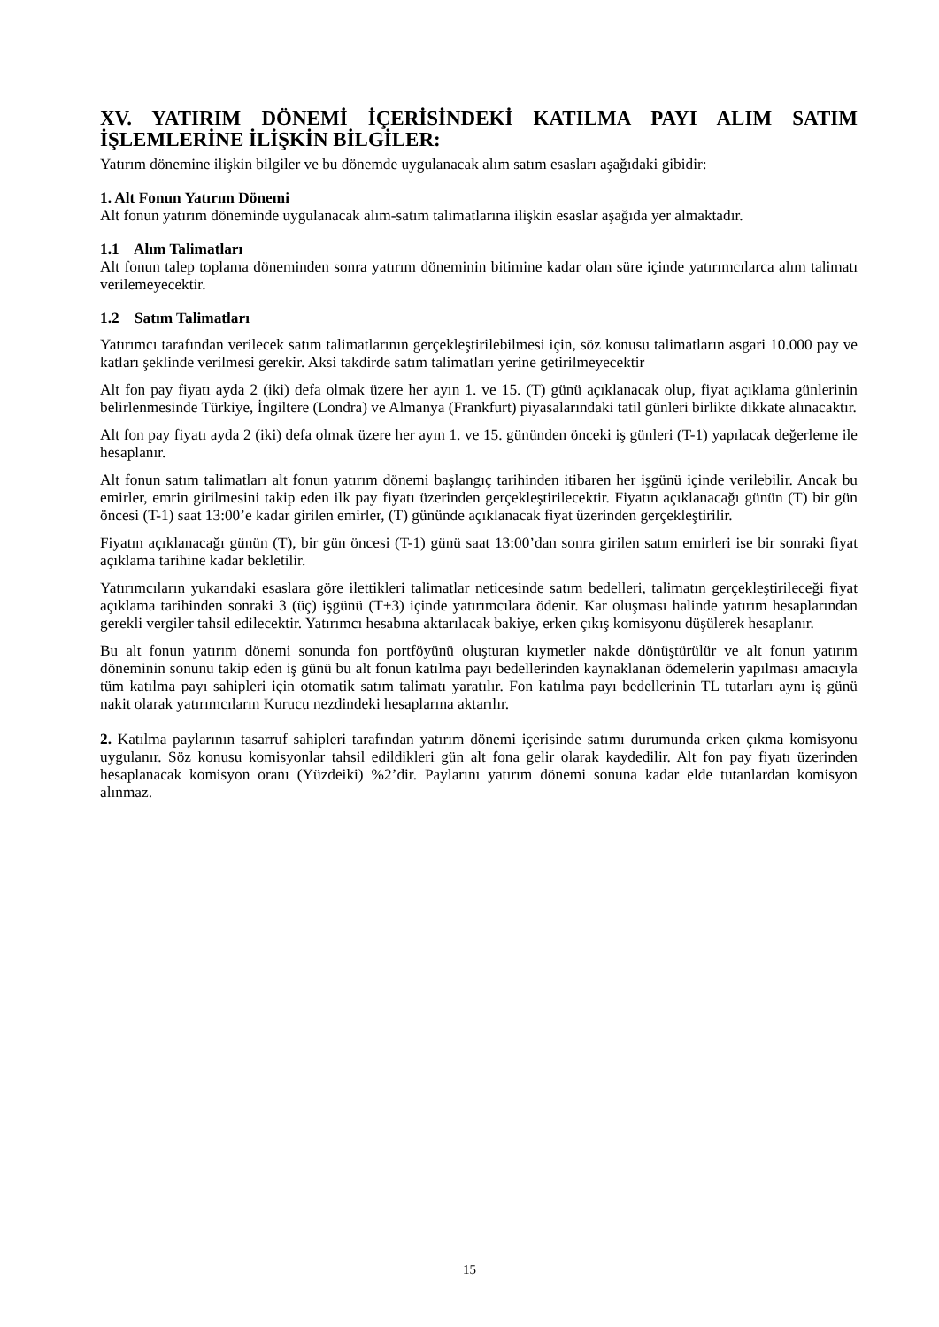XV. YATIRIM DÖNEMİ İÇERİSİNDEKİ KATILMA PAYI ALIM SATIM İŞLEMLERİNE İLİŞKİN BİLGİLER:
Yatırım dönemine ilişkin bilgiler ve bu dönemde uygulanacak alım satım esasları aşağıdaki gibidir:
1. Alt Fonun Yatırım Dönemi
Alt fonun yatırım döneminde uygulanacak alım-satım talimatlarına ilişkin esaslar aşağıda yer almaktadır.
1.1 Alım Talimatları
Alt fonun talep toplama döneminden sonra yatırım döneminin bitimine kadar olan süre içinde yatırımcılarca alım talimatı verilemeyecektir.
1.2 Satım Talimatları
Yatırımcı tarafından verilecek satım talimatlarının gerçekleştirilebilmesi için, söz konusu talimatların asgari 10.000 pay ve katları şeklinde verilmesi gerekir. Aksi takdirde satım talimatları yerine getirilmeyecektir
Alt fon pay fiyatı ayda 2 (iki) defa olmak üzere her ayın 1. ve 15. (T) günü açıklanacak olup, fiyat açıklama günlerinin belirlenmesinde Türkiye, İngiltere (Londra) ve Almanya (Frankfurt) piyasalarındaki tatil günleri birlikte dikkate alınacaktır.
Alt fon pay fiyatı ayda 2 (iki) defa olmak üzere her ayın 1. ve 15. gününden önceki iş günleri (T-1) yapılacak değerleme ile hesaplanır.
Alt fonun satım talimatları alt fonun yatırım dönemi başlangıç tarihinden itibaren her işgünü içinde verilebilir. Ancak bu emirler, emrin girilmesini takip eden ilk pay fiyatı üzerinden gerçekleştirilecektir. Fiyatın açıklanacağı günün (T) bir gün öncesi (T-1) saat 13:00’e kadar girilen emirler, (T) gününde açıklanacak fiyat üzerinden gerçekleştirilir.
Fiyatın açıklanacağı günün (T), bir gün öncesi (T-1) günü saat 13:00’dan sonra girilen satım emirleri ise bir sonraki fiyat açıklama tarihine kadar bekletilir.
Yatırımcıların yukarıdaki esaslara göre ilettikleri talimatlar neticesinde satım bedelleri, talimatın gerçekleştirileceği fiyat açıklama tarihinden sonraki 3 (üç) işgünü (T+3) içinde yatırımcılara ödenir. Kar oluşması halinde yatırım hesaplarından gerekli vergiler tahsil edilecektir. Yatırımcı hesabına aktarılacak bakiye, erken çıkış komisyonu düşülerek hesaplanır.
Bu alt fonun yatırım dönemi sonunda fon portföyünü oluşturan kıymetler nakde dönüştürülür ve alt fonun yatırım döneminin sonunu takip eden iş günü bu alt fonun katılma payı bedellerinden kaynaklanan ödemelerin yapılması amacıyla tüm katılma payı sahipleri için otomatik satım talimatı yaratılır. Fon katılma payı bedellerinin TL tutarları aynı iş günü nakit olarak yatırımcıların Kurucu nezdindeki hesaplarına aktarılır.
2. Katılma paylarının tasarruf sahipleri tarafından yatırım dönemi içerisinde satımı durumunda erken çıkma komisyonu uygulanır. Söz konusu komisyonlar tahsil edildikleri gün alt fona gelir olarak kaydedilir. Alt fon pay fiyatı üzerinden hesaplanacak komisyon oranı (Yüzdeiki) %2’dir. Paylarını yatırım dönemi sonuna kadar elde tutanlardan komisyon alınmaz.
15